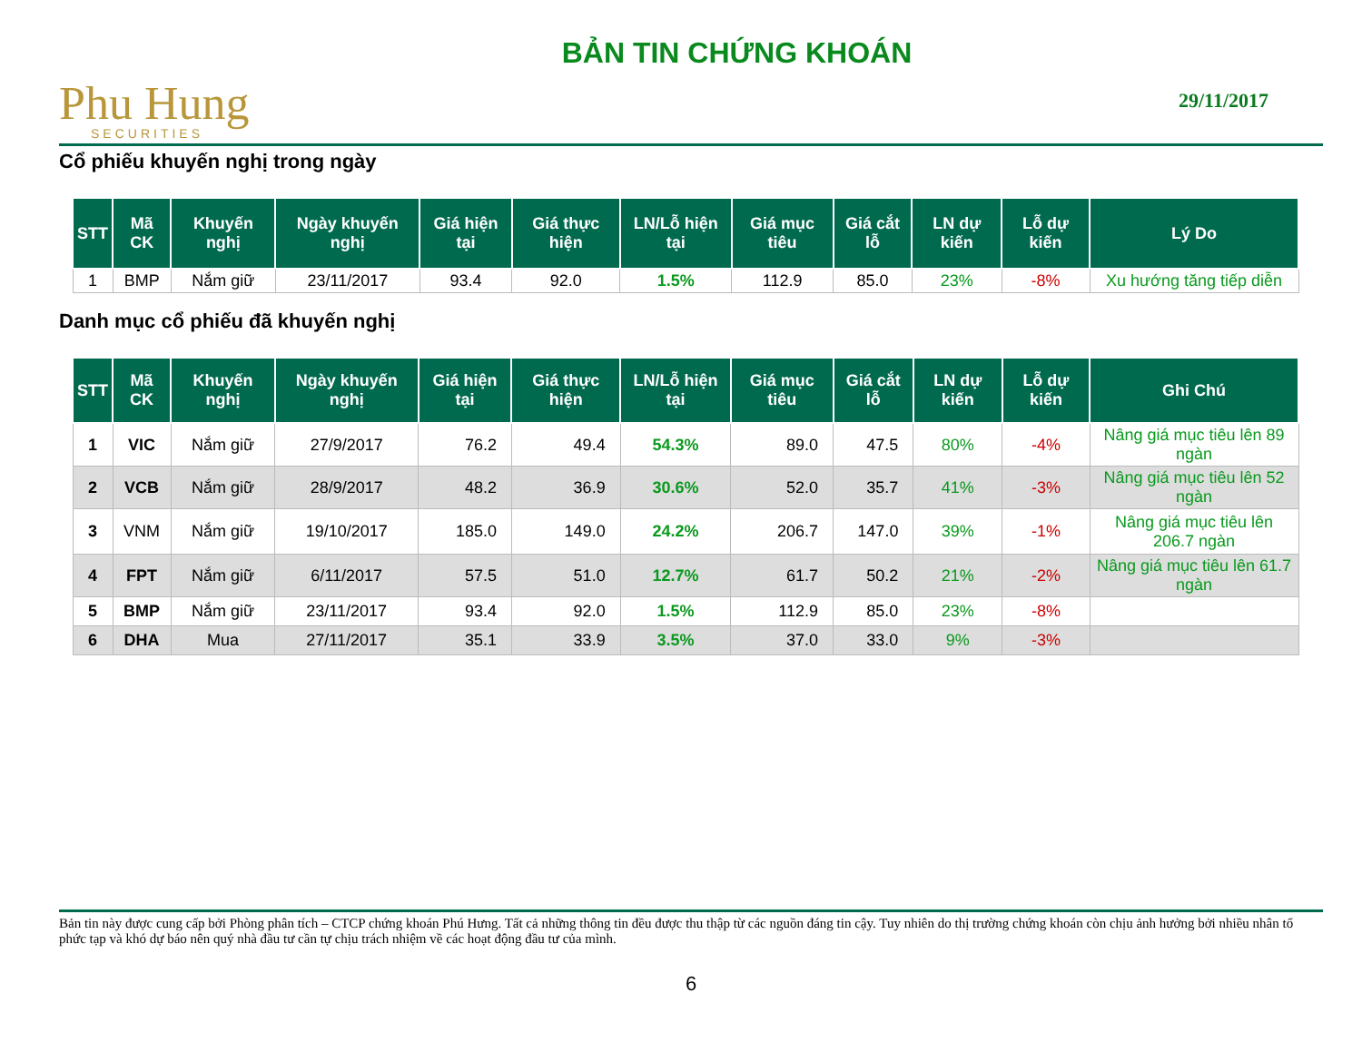Phu Hung
SECURITIES
BẢN TIN CHỨNG KHOÁN
29/11/2017
Cổ phiếu khuyến nghị trong ngày
| STT | Mã CK | Khuyến nghị | Ngày khuyến nghị | Giá hiện tại | Giá thực hiện | LN/Lỗ hiện tại | Giá mục tiêu | Giá cắt lỗ | LN dự kiến | Lỗ dự kiến | Lý Do |
| --- | --- | --- | --- | --- | --- | --- | --- | --- | --- | --- | --- |
| 1 | BMP | Nắm giữ | 23/11/2017 | 93.4 | 92.0 | 1.5% | 112.9 | 85.0 | 23% | -8% | Xu hướng tăng tiếp diễn |
Danh mục cổ phiếu đã khuyến nghị
| STT | Mã CK | Khuyến nghị | Ngày khuyến nghị | Giá hiện tại | Giá thực hiện | LN/Lỗ hiện tại | Giá mục tiêu | Giá cắt lỗ | LN dự kiến | Lỗ dự kiến | Ghi Chú |
| --- | --- | --- | --- | --- | --- | --- | --- | --- | --- | --- | --- |
| 1 | VIC | Nắm giữ | 27/9/2017 | 76.2 | 49.4 | 54.3% | 89.0 | 47.5 | 80% | -4% | Nâng giá mục tiêu lên 89 ngàn |
| 2 | VCB | Nắm giữ | 28/9/2017 | 48.2 | 36.9 | 30.6% | 52.0 | 35.7 | 41% | -3% | Nâng giá mục tiêu lên 52 ngàn |
| 3 | VNM | Nắm giữ | 19/10/2017 | 185.0 | 149.0 | 24.2% | 206.7 | 147.0 | 39% | -1% | Nâng giá mục tiêu lên 206.7 ngàn |
| 4 | FPT | Nắm giữ | 6/11/2017 | 57.5 | 51.0 | 12.7% | 61.7 | 50.2 | 21% | -2% | Nâng giá mục tiêu lên 61.7 ngàn |
| 5 | BMP | Nắm giữ | 23/11/2017 | 93.4 | 92.0 | 1.5% | 112.9 | 85.0 | 23% | -8% | |
| 6 | DHA | Mua | 27/11/2017 | 35.1 | 33.9 | 3.5% | 37.0 | 33.0 | 9% | -3% | |
Bản tin này được cung cấp bởi Phòng phân tích – CTCP chứng khoán Phú Hưng. Tất cả những thông tin đều được thu thập từ các nguồn đáng tin cậy. Tuy nhiên do thị trường chứng khoán còn chịu ảnh hưởng bởi nhiều nhân tố phức tạp và khó dự báo nên quý nhà đầu tư cần tự chịu trách nhiệm về các hoạt động đầu tư của mình.
6